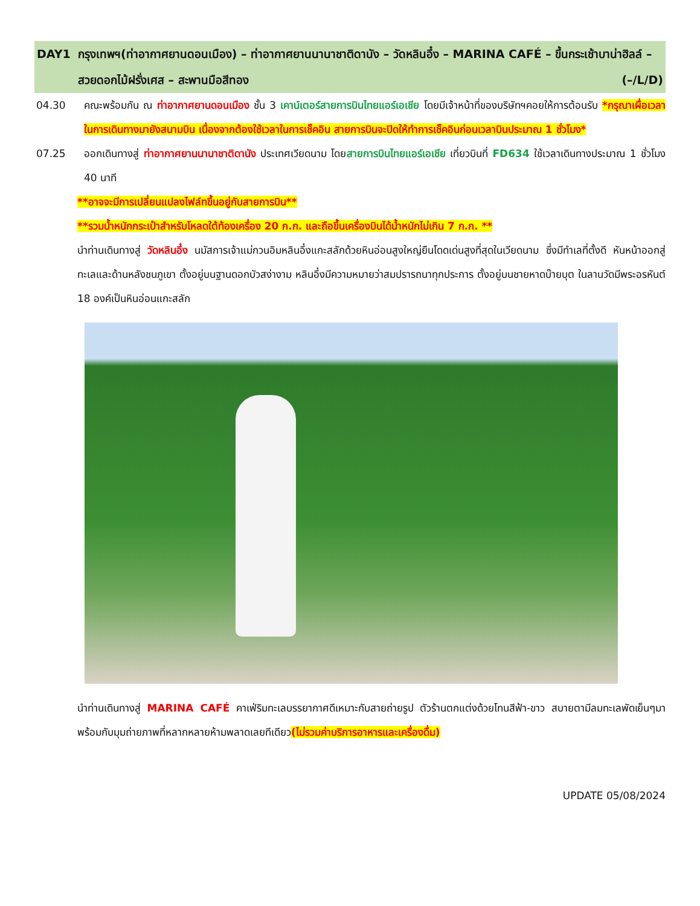DAY1 กรุงเทพฯ(ท่าอากาศยานดอนเมือง) – ท่าอากาศยานนานาชาติดานัง – วัดหลินอึ๋ง – MARINA CAFÉ – ขึ้นกระเช้าบาน่าฮิลล์ – สวยดอกไม้ฝรั่งเศส – สะพานมือสีทอง (–/L/D)
04.30 คณะพร้อมกัน ณ ท่าอากาศยานดอนเมือง ชั้น 3 เคาน์เตอร์สายการบินไทยแอร์เอเชีย โดยมีเจ้าหน้าที่ของบริษัทฯคอยให้การต้อนรับ *กรุณาเผื่อเวลาในการเดินทางมายังสนามบิน เนื่องจากต้องใช้เวลาในการเช็คอิน สายการบินจะปิดให้ทำการเช็คอินก่อนเวลาบินประมาณ 1 ชั่วโมง*
07.25 ออกเดินทางสู่ ท่าอากาศยานนานาชาติดานัง ประเทศเวียดนาม โดยสายการบินไทยแอร์เอเชีย เที่ยวบินที่ FD634 ใช้เวลาเดินทางประมาณ 1 ชั่วโมง 40 นาที
**อาจจะมีการเปลี่ยนแปลงไฟล์ทขึ้นอยู่กับสายการบิน**
**รวมน้ำหนักกระเป๋าสำหรับโหลดใต้ท้องเครื่อง 20 ก.ก. และถือขึ้นเครื่องบินได้น้ำหนักไม่เกิน 7 ก.ก. **
นำท่านเดินทางสู่ วัดหลินอึ๋ง นมัสการเจ้าแม่กวนอิมหลินอึ๋งแกะสลักด้วยหินอ่อนสูงใหญ่ยืนโดดเด่นสูงที่สุดในเวียดนาม ซึ่งมีทำเลที่ตั้งดี หันหน้าออกสู่ทะเลและด้านหลังชนภูเขา ตั้งอยู่บนฐานดอกบัวสง่างาม หลินอึ๋งมีความหมายว่าสมปรารถนาทุกประการ ตั้งอยู่บนชายหาดบ๊ายบุต ในลานวัดมีพระอรหันต์ 18 องค์เป็นหินอ่อนแกะสลัก
นำท่านเดินทางสู่ MARINA CAFÉ คาเฟ่ริมทะเลบรรยากาศดีเหมาะกับสายถ่ายรูป ตัวร้านตกแต่งด้วยโทนสีฟ้า-ขาว สบายตามีลมทะเลพัดเย็นๆมาพร้อมกับมุมถ่ายภาพที่หลากหลายห้ามพลาดเลยทีเดียว(ไม่รวมค่าบริการอาหารและเครื่องดื่ม)
UPDATE 05/08/2024